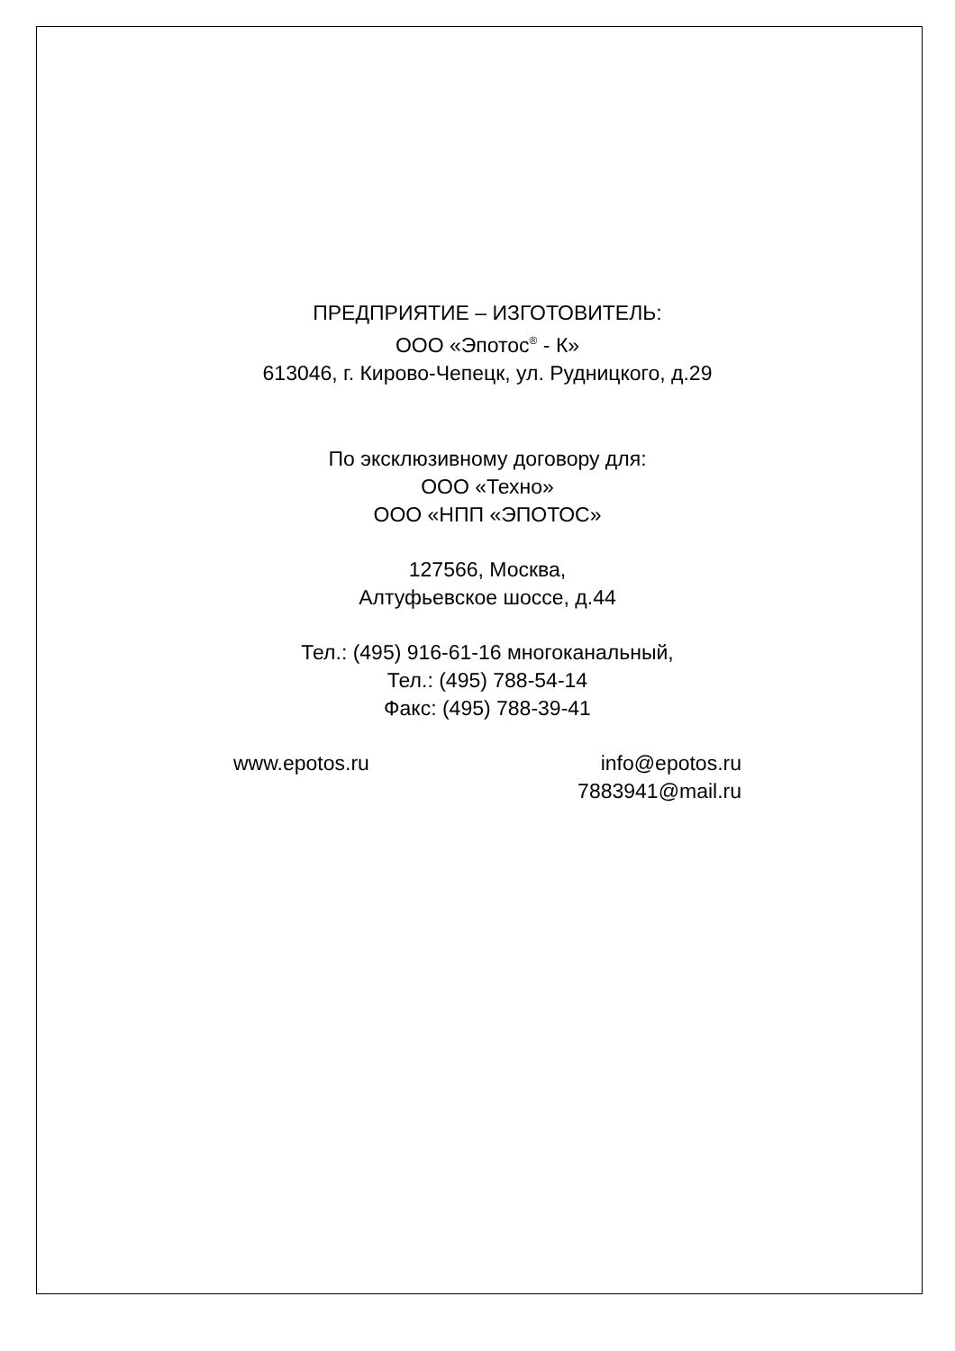ПРЕДПРИЯТИЕ – ИЗГОТОВИТЕЛЬ:
ООО «Эпотос<sup>®</sup> - К»
613046, г. Кирово-Чепецк, ул. Рудницкого, д.29
По эксклюзивному договору для:
ООО «Техно»
ООО «НПП «ЭПОТОС»
127566, Москва,
Алтуфьевское шоссе, д.44
Тел.: (495) 916-61-16 многоканальный,
Тел.: (495) 788-54-14
Факс: (495) 788-39-41
www.epotos.ru info@epotos.ru
7883941@mail.ru